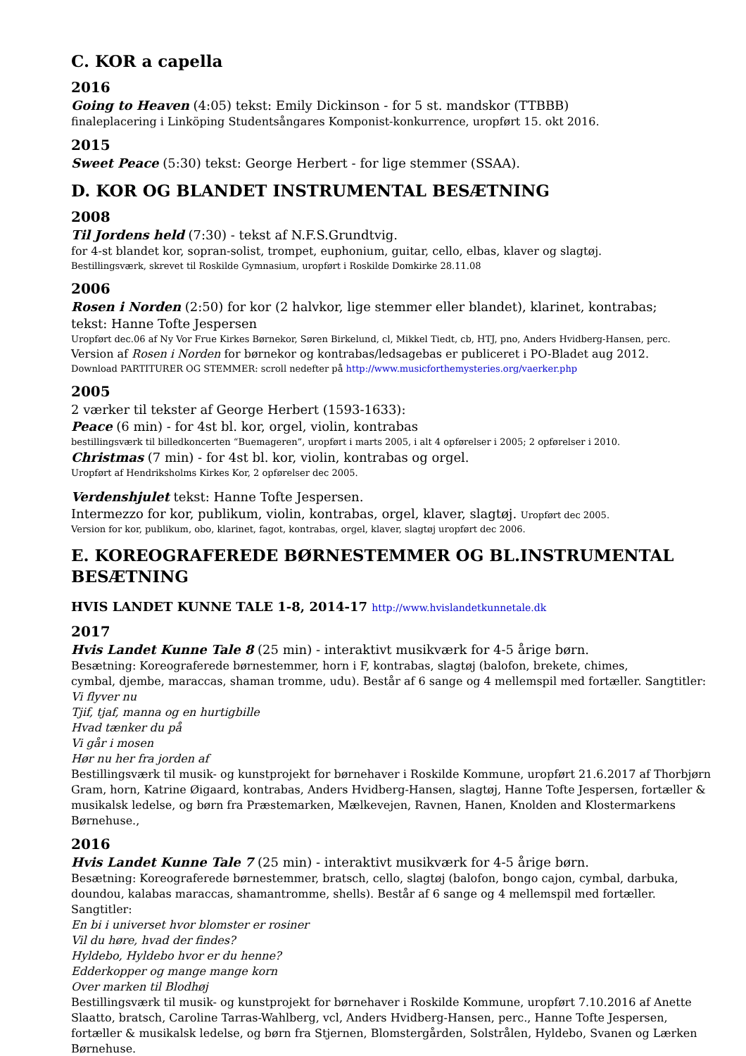C. KOR a capella
2016
Going to Heaven (4:05) tekst: Emily Dickinson - for 5 st. mandskor (TTBBB)
finaleplacering i Linköping Studentsångares Komponist-konkurrence, uropført 15. okt 2016.
2015
Sweet Peace (5:30) tekst: George Herbert - for lige stemmer (SSAA).
D. KOR OG BLANDET INSTRUMENTAL BESÆTNING
2008
Til Jordens held (7:30) - tekst af N.F.S.Grundtvig.
for 4-st blandet kor, sopran-solist, trompet, euphonium, guitar, cello, elbas, klaver og slagtøj.
Bestillingsværk, skrevet til Roskilde Gymnasium, uropført i Roskilde Domkirke 28.11.08
2006
Rosen i Norden (2:50) for kor (2 halvkor, lige stemmer eller blandet), klarinet, kontrabas;
tekst: Hanne Tofte Jespersen
Uropført dec.06 af Ny Vor Frue Kirkes Børnekor, Søren Birkelund, cl, Mikkel Tiedt, cb, HTJ, pno, Anders Hvidberg-Hansen, perc.
Version af Rosen i Norden for børnekor og kontrabas/ledsagebas er publiceret i PO-Bladet aug 2012.
Download PARTITURER OG STEMMER: scroll nedefter på http://www.musicforthemysteries.org/vaerker.php
2005
2 værker til tekster af George Herbert (1593-1633):
Peace (6 min) - for 4st bl. kor, orgel, violin, kontrabas
bestillingsværk til billedkoncerten “Buemageren”, uropført i marts 2005, i alt 4 opførelser i 2005; 2 opførelser i 2010.
Christmas (7 min) - for 4st bl. kor, violin, kontrabas og orgel.
Uropført af Hendriksholms Kirkes Kor, 2 opførelser dec 2005.
Verdenshjulet tekst: Hanne Tofte Jespersen.
Intermezzo for kor, publikum, violin, kontrabas, orgel, klaver, slagtøj. Uropført dec 2005.
Version for kor, publikum, obo, klarinet, fagot, kontrabas, orgel, klaver, slagtøj uropført dec 2006.
E. KOREOGRAFEREDE BØRNESTEMMER OG BL.INSTRUMENTAL BESÆTNING
HVIS LANDET KUNNE TALE 1-8, 2014-17 http://www.hvislandetkunnetale.dk
2017
Hvis Landet Kunne Tale 8 (25 min) - interaktivt musikværk for 4-5 årige børn.
Besætning: Koreograferede børnestemmer, horn i F, kontrabas, slagtøj (balofon, brekete, chimes,
cymbal, djembe, maraccas, shaman tromme, udu). Består af 6 sange og 4 mellemspil med fortæller. Sangtitler:
Vi flyver nu
Tjif, tjaf, manna og en hurtigbille
Hvad tænker du på
Vi går i mosen
Hør nu her fra jorden af
Bestillingsværk til musik- og kunstprojekt for børnehaver i Roskilde Kommune, uropført 21.6.2017 af Thorbjørn Gram, horn, Katrine Øigaard, kontrabas, Anders Hvidberg-Hansen, slagtøj, Hanne Tofte Jespersen, fortæller & musikalsk ledelse, og børn fra Præstemarken, Mælkevejen, Ravnen, Hanen, Knolden and Klostermarkens Børnehuse.,
2016
Hvis Landet Kunne Tale 7 (25 min) - interaktivt musikværk for 4-5 årige børn.
Besætning: Koreograferede børnestemmer, bratsch, cello, slagtøj (balofon, bongo cajon, cymbal, darbuka, doundou, kalabas maraccas, shamantromme, shells). Består af 6 sange og 4 mellemspil med fortæller. Sangtitler:
En bi i universet hvor blomster er rosiner
Vil du høre, hvad der findes?
Hyldebo, Hyldebo hvor er du henne?
Edderkopper og mange mange korn
Over marken til Blodhøj
Bestillingsværk til musik- og kunstprojekt for børnehaver i Roskilde Kommune, uropført 7.10.2016 af Anette Slaatto, bratsch, Caroline Tarras-Wahlberg, vcl, Anders Hvidberg-Hansen, perc., Hanne Tofte Jespersen, fortæller & musikalsk ledelse, og børn fra Stjernen, Blomstergården, Solstrålen, Hyldebo, Svanen og Lærken Børnehuse.